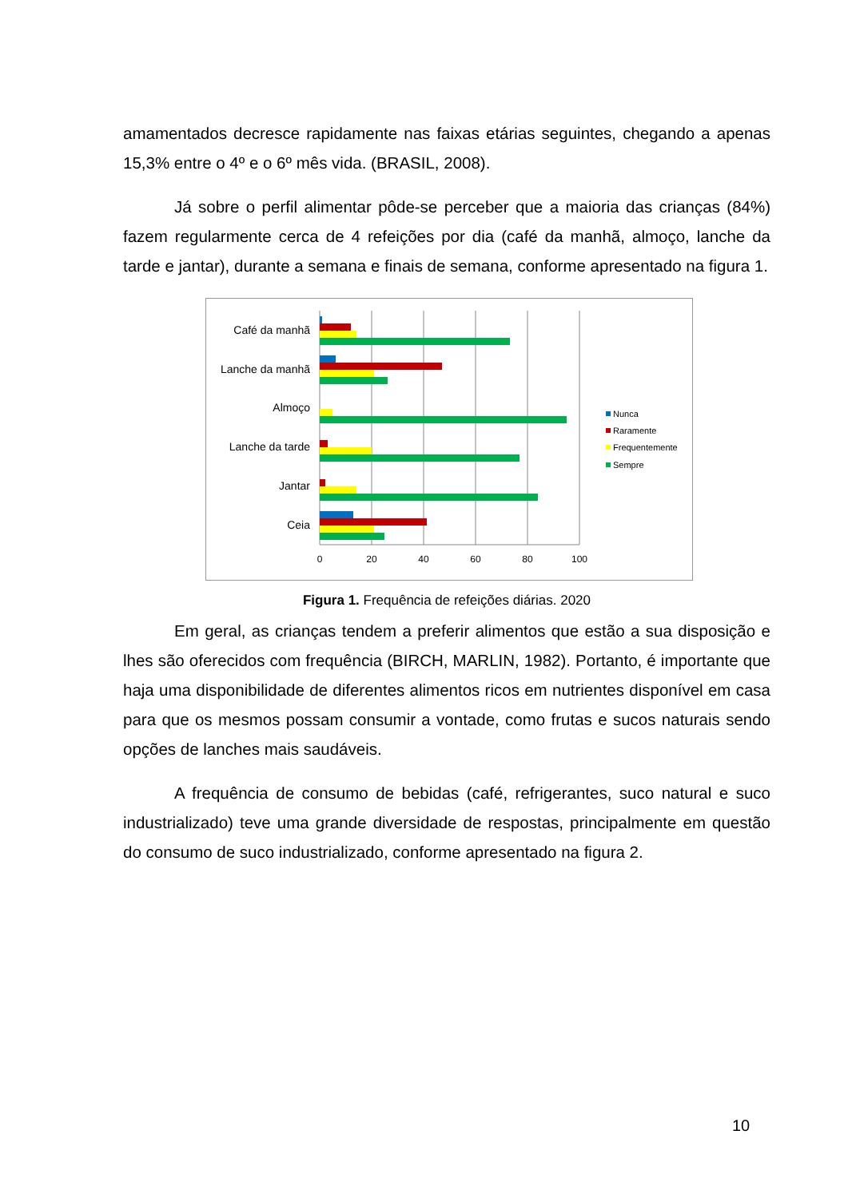amamentados decresce rapidamente nas faixas etárias seguintes, chegando a apenas 15,3% entre o 4º e o 6º mês vida. (BRASIL, 2008).
Já sobre o perfil alimentar pôde-se perceber que a maioria das crianças (84%) fazem regularmente cerca de 4 refeições por dia (café da manhã, almoço, lanche da tarde e jantar), durante a semana e finais de semana, conforme apresentado na figura 1.
Café da manhã
Lanche da manhã
Almoço
Lanche da tarde
Jantar
Ceia
0
20
40
60
80
100
Nunca
Raramente
Frequentemente
Sempre
Figura 1. Frequência de refeições diárias. 2020
Em geral, as crianças tendem a preferir alimentos que estão a sua disposição e lhes são oferecidos com frequência (BIRCH, MARLIN, 1982). Portanto, é importante que haja uma disponibilidade de diferentes alimentos ricos em nutrientes disponível em casa para que os mesmos possam consumir a vontade, como frutas e sucos naturais sendo opções de lanches mais saudáveis.
A frequência de consumo de bebidas (café, refrigerantes, suco natural e suco industrializado) teve uma grande diversidade de respostas, principalmente em questão do consumo de suco industrializado, conforme apresentado na figura 2.
10